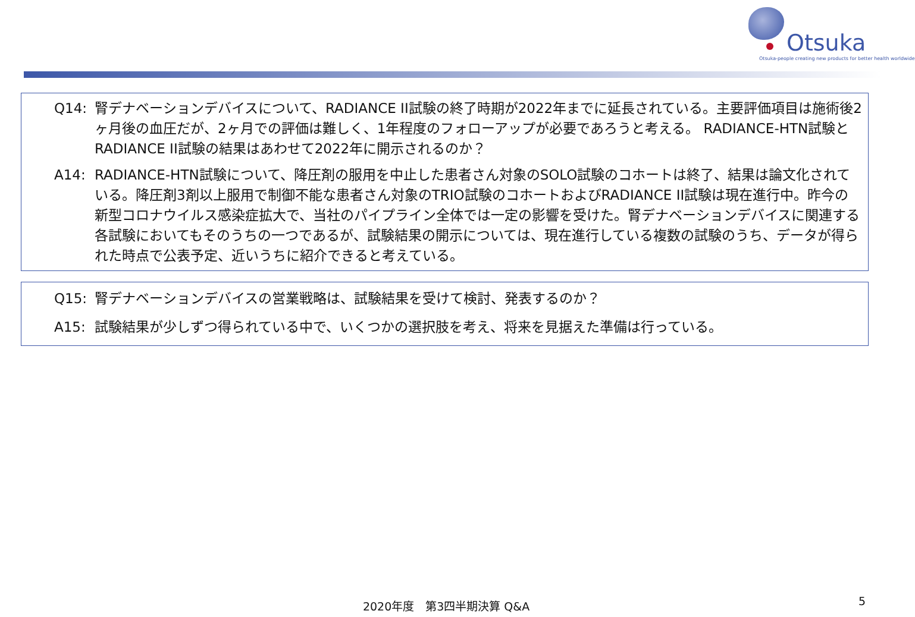Otsuka
Otsuka-people creating new products for better health worldwide
Q14: 腎デナベーションデバイスについて、RADIANCE II試験の終了時期が2022年までに延長されている。主要評価項目は施術後2ヶ月後の血圧だが、2ヶ月での評価は難しく、1年程度のフォローアップが必要であろうと考える。 RADIANCE-HTN試験と RADIANCE II試験の結果はあわせて2022年に開示されるのか？
A14: RADIANCE-HTN試験について、降圧剤の服用を中止した患者さん対象のSOLO試験のコホートは終了、結果は論文化されている。降圧剤3剤以上服用で制御不能な患者さん対象のTRIO試験のコホートおよびRADIANCE II試験は現在進行中。昨今の新型コロナウイルス感染症拡大で、当社のパイプライン全体では一定の影響を受けた。腎デナベーションデバイスに関連する各試験においてもそのうちの一つであるが、試験結果の開示については、現在進行している複数の試験のうち、データが得られた時点で公表予定、近いうちに紹介できると考えている。
Q15: 腎デナベーションデバイスの営業戦略は、試験結果を受けて検討、発表するのか？
A15: 試験結果が少しずつ得られている中で、いくつかの選択肢を考え、将来を見据えた準備は行っている。
2020年度　第3四半期決算 Q&A 5